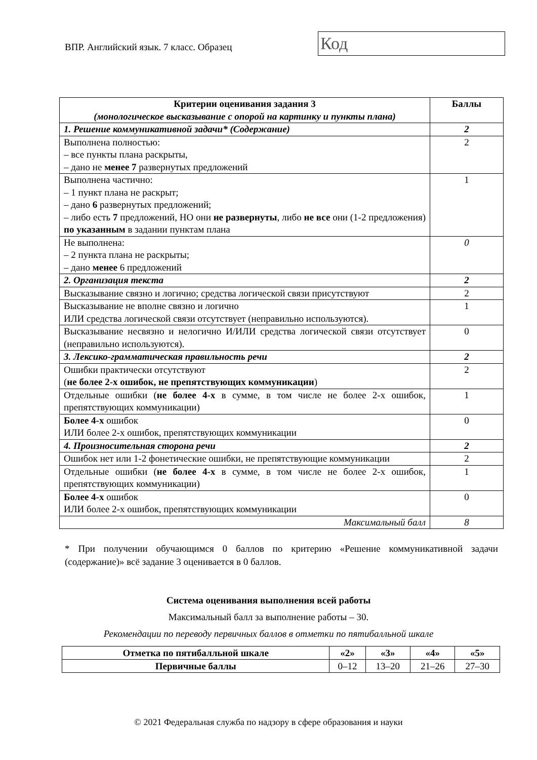ВПР. Английский язык. 7 класс. Образец
Код
| Критерии оценивания задания 3 (монологическое высказывание с опорой на картинку и пункты плана) | Баллы |
| --- | --- |
| 1. Решение коммуникативной задачи* (Содержание) | 2 |
| Выполнена полностью: – все пункты плана раскрыты, – дано не менее 7 развернутых предложений | 2 |
| Выполнена частично: – 1 пункт плана не раскрыт; – дано 6 развернутых предложений; – либо есть 7 предложений, НО они не развернуты , либо не все они (1-2 предложения) по указанным в задании пунктам плана | 1 |
| Не выполнена: – 2 пункта плана не раскрыты; – дано менее 6 предложений | 0 |
| 2. Организация текста | 2 |
| Высказывание связно и логично; средства логической связи присутствуют | 2 |
| Высказывание не вполне связно и логично ИЛИ средства логической связи отсутствует (неправильно используются). | 1 |
| Высказывание несвязно и нелогично И/ИЛИ средства логической связи отсутствует (неправильно используются). | 0 |
| 3. Лексико-грамматическая правильность речи | 2 |
| Ошибки практически отсутствуют ( не более 2-х ошибок, не препятствующих коммуникации ) | 2 |
| Отдельные ошибки ( не более 4-х в сумме, в том числе не более 2-х ошибок, препятствующих коммуникации) | 1 |
| Более 4-х ошибок ИЛИ более 2-х ошибок, препятствующих коммуникации | 0 |
| 4. Произносительная сторона речи | 2 |
| Ошибок нет или 1-2 фонетические ошибки, не препятствующие коммуникации | 2 |
| Отдельные ошибки ( не более 4-х в сумме, в том числе не более 2-х ошибок, препятствующих коммуникации) | 1 |
| Более 4-х ошибок ИЛИ более 2-х ошибок, препятствующих коммуникации | 0 |
| Максимальный балл | 8 |
* При получении обучающимся 0 баллов по критерию «Решение коммуникативной задачи (содержание)» всё задание 3 оценивается в 0 баллов.
Система оценивания выполнения всей работы
Максимальный балл за выполнение работы – 30.
Рекомендации по переводу первичных баллов в отметки по пятибалльной шкале
| Отметка по пятибалльной шкале | «2» | «3» | «4» | «5» |
| --- | --- | --- | --- | --- |
| Первичные баллы | 0–12 | 13–20 | 21–26 | 27–30 |
© 2021 Федеральная служба по надзору в сфере образования и науки